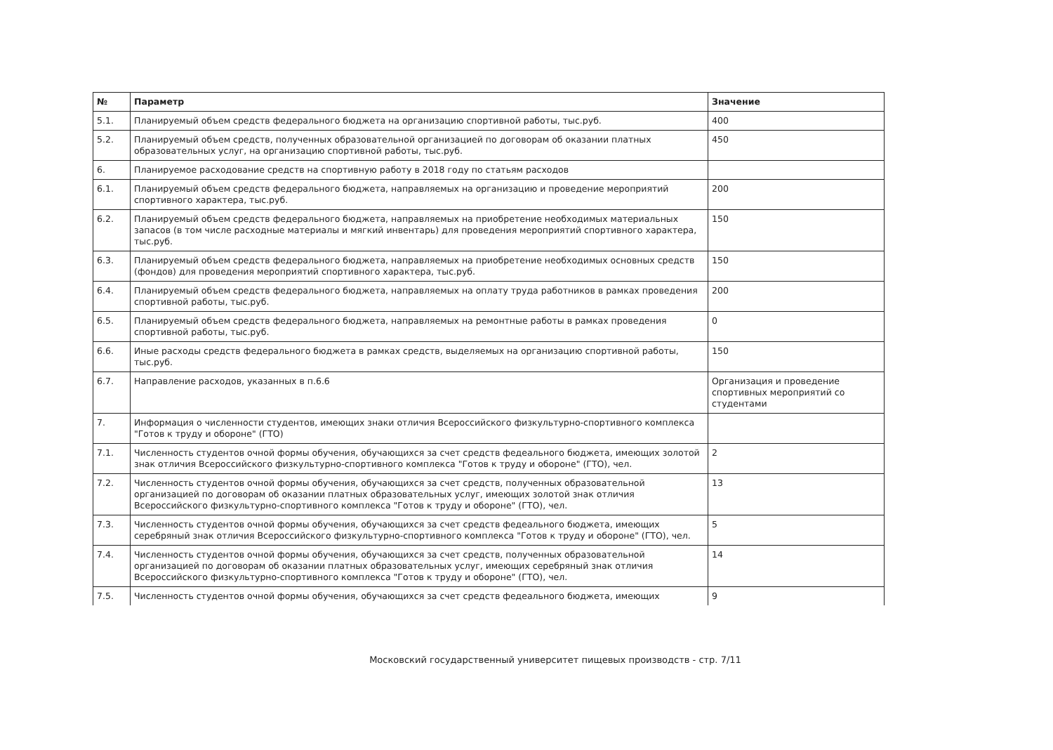| № | Параметр | Значение |
| --- | --- | --- |
| 5.1. | Планируемый объем средств федерального бюджета на организацию спортивной работы, тыс.руб. | 400 |
| 5.2. | Планируемый объем средств, полученных образовательной организацией по договорам об оказании платных образовательных услуг, на организацию спортивной работы, тыс.руб. | 450 |
| 6. | Планируемое расходование средств на спортивную работу в 2018 году по статьям расходов | |
| 6.1. | Планируемый объем средств федерального бюджета, направляемых на организацию и проведение мероприятий спортивного характера, тыс.руб. | 200 |
| 6.2. | Планируемый объем средств федерального бюджета, направляемых на приобретение необходимых материальных запасов (в том числе расходные материалы и мягкий инвентарь) для проведения мероприятий спортивного характера, тыс.руб. | 150 |
| 6.3. | Планируемый объем средств федерального бюджета, направляемых на приобретение необходимых основных средств (фондов) для проведения мероприятий спортивного характера, тыс.руб. | 150 |
| 6.4. | Планируемый объем средств федерального бюджета, направляемых на оплату труда работников в рамках проведения спортивной работы, тыс.руб. | 200 |
| 6.5. | Планируемый объем средств федерального бюджета, направляемых на ремонтные работы в рамках проведения спортивной работы, тыс.руб. | 0 |
| 6.6. | Иные расходы средств федерального бюджета в рамках средств, выделяемых на организацию спортивной работы, тыс.руб. | 150 |
| 6.7. | Направление расходов, указанных в п.6.6 | Организация и проведение спортивных мероприятий со студентами |
| 7. | Информация о численности студентов, имеющих знаки отличия Всероссийского физкультурно-спортивного комплекса "Готов к труду и обороне" (ГТО) | |
| 7.1. | Численность студентов очной формы обучения, обучающихся за счет средств федеального бюджета, имеющих золотой знак отличия Всероссийского физкультурно-спортивного комплекса "Готов к труду и обороне" (ГТО), чел. | 2 |
| 7.2. | Численность студентов очной формы обучения, обучающихся за счет средств, полученных образовательной организацией по договорам об оказании платных образовательных услуг, имеющих золотой знак отличия Всероссийского физкультурно-спортивного комплекса "Готов к труду и обороне" (ГТО), чел. | 13 |
| 7.3. | Численность студентов очной формы обучения, обучающихся за счет средств федеального бюджета, имеющих серебряный знак отличия Всероссийского физкультурно-спортивного комплекса "Готов к труду и обороне" (ГТО), чел. | 5 |
| 7.4. | Численность студентов очной формы обучения, обучающихся за счет средств, полученных образовательной организацией по договорам об оказании платных образовательных услуг, имеющих серебряный знак отличия Всероссийского физкультурно-спортивного комплекса "Готов к труду и обороне" (ГТО), чел. | 14 |
| 7.5. | Численность студентов очной формы обучения, обучающихся за счет средств федеального бюджета, имеющих | 9 |
Московский государственный университет пищевых производств - стр. 7/11